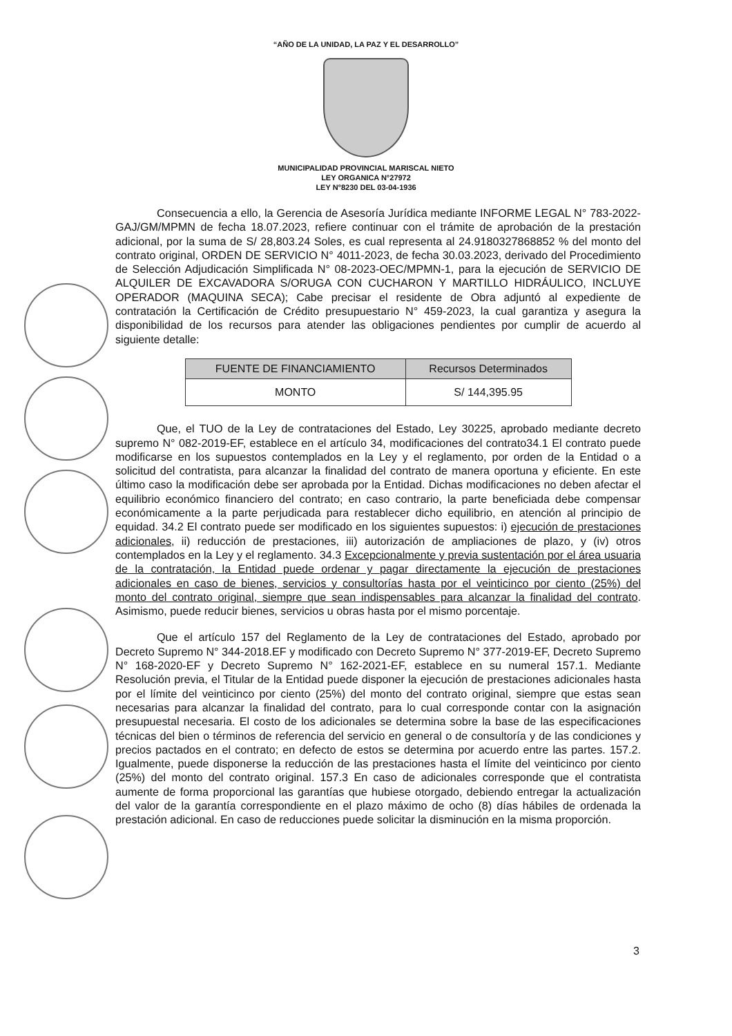“AÑO DE LA UNIDAD, LA PAZ Y EL DESARROLLO”
MUNICIPALIDAD PROVINCIAL MARISCAL NIETO
LEY ORGANICA N°27972
LEY N°8230 DEL 03-04-1936
Consecuencia a ello, la Gerencia de Asesoría Jurídica mediante INFORME LEGAL N° 783-2022-GAJ/GM/MPMN de fecha 18.07.2023, refiere continuar con el trámite de aprobación de la prestación adicional, por la suma de S/ 28,803.24 Soles, es cual representa al 24.9180327868852 % del monto del contrato original, ORDEN DE SERVICIO N° 4011-2023, de fecha 30.03.2023, derivado del Procedimiento de Selección Adjudicación Simplificada N° 08-2023-OEC/MPMN-1, para la ejecución de SERVICIO DE ALQUILER DE EXCAVADORA S/ORUGA CON CUCHARON Y MARTILLO HIDRÁULICO, INCLUYE OPERADOR (MAQUINA SECA); Cabe precisar el residente de Obra adjuntó al expediente de contratación la Certificación de Crédito presupuestario N° 459-2023, la cual garantiza y asegura la disponibilidad de los recursos para atender las obligaciones pendientes por cumplir de acuerdo al siguiente detalle:
| FUENTE DE FINANCIAMIENTO | Recursos Determinados |
| --- | --- |
| MONTO | S/ 144,395.95 |
Que, el TUO de la Ley de contrataciones del Estado, Ley 30225, aprobado mediante decreto supremo N° 082-2019-EF, establece en el artículo 34, modificaciones del contrato34.1 El contrato puede modificarse en los supuestos contemplados en la Ley y el reglamento, por orden de la Entidad o a solicitud del contratista, para alcanzar la finalidad del contrato de manera oportuna y eficiente. En este último caso la modificación debe ser aprobada por la Entidad. Dichas modificaciones no deben afectar el equilibrio económico financiero del contrato; en caso contrario, la parte beneficiada debe compensar económicamente a la parte perjudicada para restablecer dicho equilibrio, en atención al principio de equidad. 34.2 El contrato puede ser modificado en los siguientes supuestos: i) ejecución de prestaciones adicionales, ii) reducción de prestaciones, iii) autorización de ampliaciones de plazo, y (iv) otros contemplados en la Ley y el reglamento. 34.3 Excepcionalmente y previa sustentación por el área usuaria de la contratación, la Entidad puede ordenar y pagar directamente la ejecución de prestaciones adicionales en caso de bienes, servicios y consultorías hasta por el veinticinco por ciento (25%) del monto del contrato original, siempre que sean indispensables para alcanzar la finalidad del contrato. Asimismo, puede reducir bienes, servicios u obras hasta por el mismo porcentaje.
Que el artículo 157 del Reglamento de la Ley de contrataciones del Estado, aprobado por Decreto Supremo N° 344-2018.EF y modificado con Decreto Supremo N° 377-2019-EF, Decreto Supremo N° 168-2020-EF y Decreto Supremo N° 162-2021-EF, establece en su numeral 157.1. Mediante Resolución previa, el Titular de la Entidad puede disponer la ejecución de prestaciones adicionales hasta por el límite del veinticinco por ciento (25%) del monto del contrato original, siempre que estas sean necesarias para alcanzar la finalidad del contrato, para lo cual corresponde contar con la asignación presupuestal necesaria. El costo de los adicionales se determina sobre la base de las especificaciones técnicas del bien o términos de referencia del servicio en general o de consultoría y de las condiciones y precios pactados en el contrato; en defecto de estos se determina por acuerdo entre las partes. 157.2. Igualmente, puede disponerse la reducción de las prestaciones hasta el límite del veinticinco por ciento (25%) del monto del contrato original. 157.3 En caso de adicionales corresponde que el contratista aumente de forma proporcional las garantías que hubiese otorgado, debiendo entregar la actualización del valor de la garantía correspondiente en el plazo máximo de ocho (8) días hábiles de ordenada la prestación adicional. En caso de reducciones puede solicitar la disminución en la misma proporción.
3